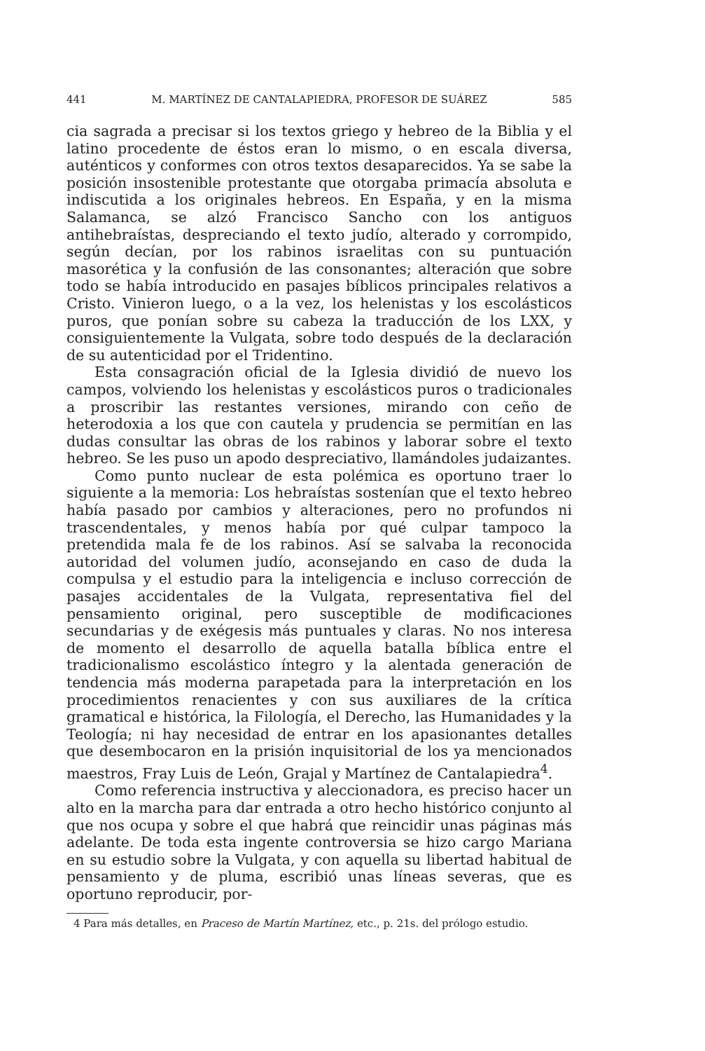441 M. MARTÍNEZ DE CANTALAPIEDRA, PROFESOR DE SUÁREZ 585
cia sagrada a precisar si los textos griego y hebreo de la Biblia y el latino procedente de éstos eran lo mismo, o en escala diversa, auténticos y conformes con otros textos desaparecidos. Ya se sabe la posición insostenible protestante que otorgaba primacía absoluta e indiscutida a los originales hebreos. En España, y en la misma Salamanca, se alzó Francisco Sancho con los antiguos antihebraístas, despreciando el texto judío, alterado y corrompido, según decían, por los rabinos israelitas con su puntuación masorética y la confusión de las consonantes; alteración que sobre todo se había introducido en pasajes bíblicos principales relativos a Cristo. Vinieron luego, o a la vez, los helenistas y los escolásticos puros, que ponían sobre su cabeza la traducción de los LXX, y consiguientemente la Vulgata, sobre todo después de la declaración de su autenticidad por el Tridentino.
Esta consagración oficial de la Iglesia dividió de nuevo los campos, volviendo los helenistas y escolásticos puros o tradicionales a proscribir las restantes versiones, mirando con ceño de heterodoxia a los que con cautela y prudencia se permitían en las dudas consultar las obras de los rabinos y laborar sobre el texto hebreo. Se les puso un apodo despreciativo, llamándoles judaizantes.
Como punto nuclear de esta polémica es oportuno traer lo siguiente a la memoria: Los hebraístas sostenían que el texto hebreo había pasado por cambios y alteraciones, pero no profundos ni trascendentales, y menos había por qué culpar tampoco la pretendida mala fe de los rabinos. Así se salvaba la reconocida autoridad del volumen judío, aconsejando en caso de duda la compulsa y el estudio para la inteligencia e incluso corrección de pasajes accidentales de la Vulgata, representativa fiel del pensamiento original, pero susceptible de modificaciones secundarias y de exégesis más puntuales y claras. No nos interesa de momento el desarrollo de aquella batalla bíblica entre el tradicionalismo escolástico íntegro y la alentada generación de tendencia más moderna parapetada para la interpretación en los procedimientos renacientes y con sus auxiliares de la crítica gramatical e histórica, la Filología, el Derecho, las Humanidades y la Teología; ni hay necesidad de entrar en los apasionantes detalles que desembocaron en la prisión inquisitorial de los ya mencionados maestros, Fray Luis de León, Grajal y Martínez de Cantalapiedra<sup>4</sup>.
Como referencia instructiva y aleccionadora, es preciso hacer un alto en la marcha para dar entrada a otro hecho histórico conjunto al que nos ocupa y sobre el que habrá que reincidir unas páginas más adelante. De toda esta ingente controversia se hizo cargo Mariana en su estudio sobre la Vulgata, y con aquella su libertad habitual de pensamiento y de pluma, escribió unas líneas severas, que es oportuno reproducir, por-
4 Para más detalles, en Praceso de Martín Martínez, etc., p. 21s. del prólogo estudio.